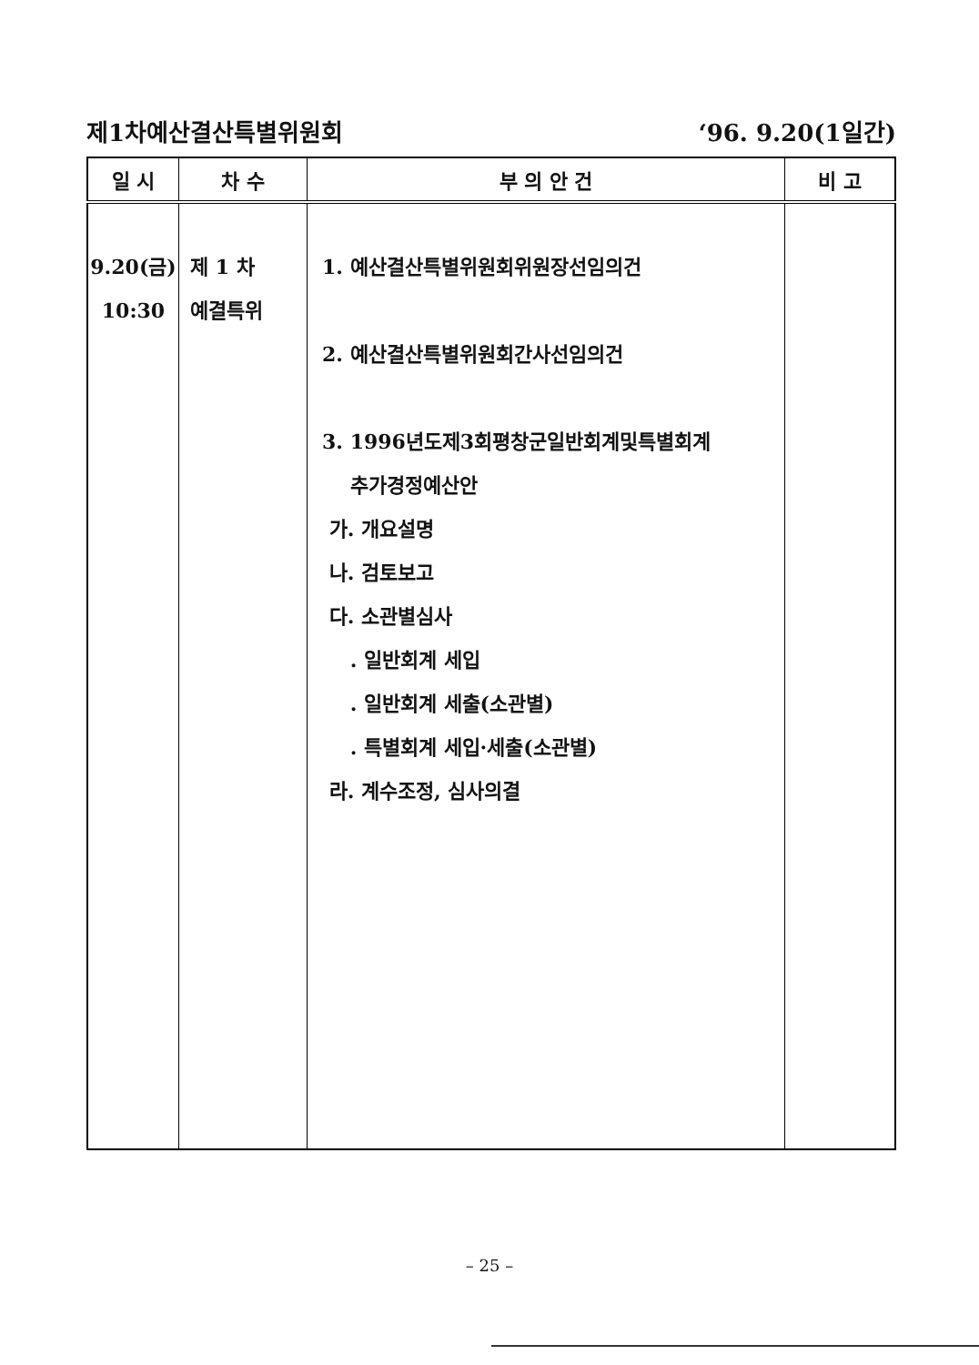제1차예산결산특별위원회 ‘96. 9.20(1일간)
| 일 시 | 차 수 | 부 의 안 건 | 비 고 |
| --- | --- | --- | --- |
| 9.20(금) 10:30 | 제 1 차 예결특위 | 1. 예산결산특별위원회위원장선임의건 2. 예산결산특별위원회간사선임의건 3. 1996년도제3회평창군일반회계및특별회계 추가경정예산안 가. 개요설명 나. 검토보고 다. 소관별심사 . 일반회계 세입 . 일반회계 세출(소관별) . 특별회계 세입·세출(소관별) 라. 계수조정, 심사의결 | |
– 25 –